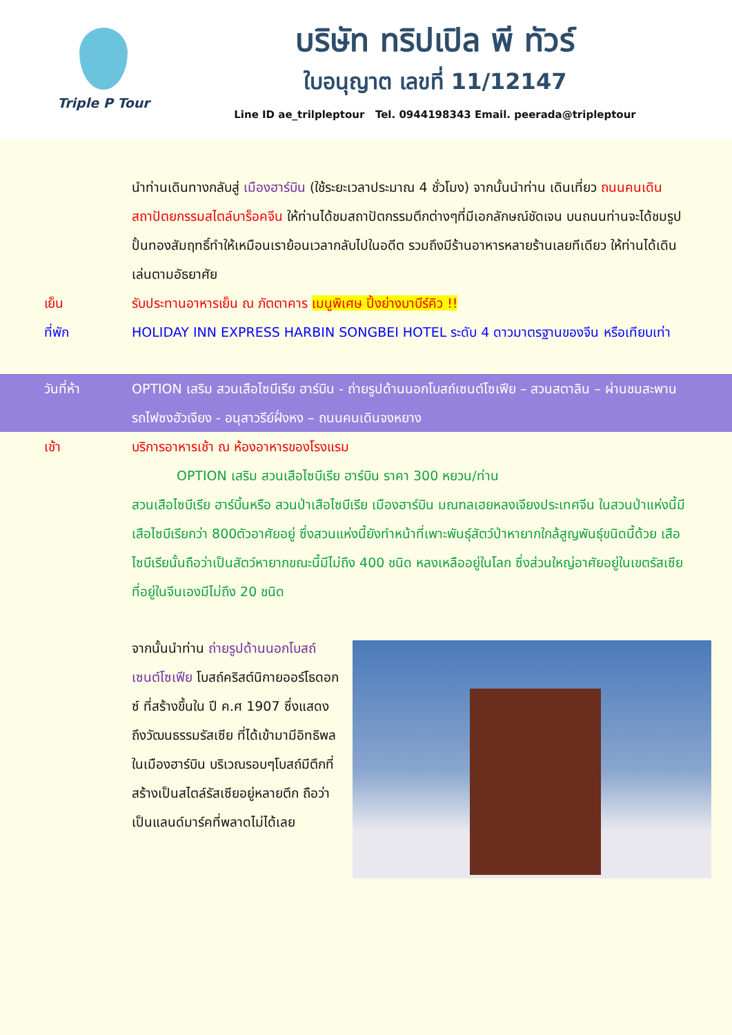Triple P Tour
บริษัท ทริปเปิล พี ทัวร์
ใบอนุญาต เลขที่ 11/12147
Line ID ae_trilpleptour Tel. 0944198343 Email. peerada@tripleptour
นำท่านเดินทางกลับสู่ เมืองฮาร์บิน (ใช้ระยะเวลาประมาณ 4 ชั่วโมง) จากนั้นนำท่าน เดินเที่ยว ถนนคนเดินสถาปัตยกรรมสไตล์บาร็อคจีน ให้ท่านได้ชมสถาปัตกรรมตึกต่างๆที่มีเอกลักษณ์ชัดเจน บนถนนท่านจะได้ชมรูปปั้นทองสัมฤทธิ์ทำให้เหมือนเราย้อนเวลากลับไปในอดีต รวมถึงมีร้านอาหารหลายร้านเลยทีเดียว ให้ท่านได้เดินเล่นตามอัธยาศัย
เย็น รับประทานอาหารเย็น ณ ภัตตาคาร เมนูพิเศษ ปิ้งย่างบาบีร์คิว !!
ที่พัก HOLIDAY INN EXPRESS HARBIN SONGBEI HOTEL ระดับ 4 ดาวมาตรฐานของจีน หรือเทียบเท่า
วันที่ห้า OPTION เสริม สวนเสือไซบีเรีย ฮาร์บิน - ถ่ายรูปด้านนอกโบสถ์เซนต์โซเฟีย – สวนสตาลิน – ผ่านชมสะพานรถไฟซงฮัวเจียง - อนุสาวรีย์ฝั่งหง – ถนนคนเดินจงหยาง
เช้า บริการอาหารเช้า ณ ห้องอาหารของโรงแรม
OPTION เสริม สวนเสือไซบีเรีย ฮาร์บิน ราคา 300 หยวน/ท่าน
สวนเสือไซบีเรีย ฮาร์บิ้นหรือ สวนป่าเสือไซบีเรีย เมืองฮาร์บิน มณฑลเฮยหลงเจียงประเทศจีน ในสวนป่าแห่งนี้มีเสือไซบีเรียกว่า 800ตัวอาศัยอยู่ ซึ่งสวนแห่งนี้ยังทำหน้าที่เพาะพันธุ์สัตว์ป่าหายากใกล้สูญพันธุ์ขนิดนี้ด้วย เสือไซบีเรียนั้นถือว่าเป็นสัตว์หายากขณะนี้มีไม่ถึง 400 ชนิด หลงเหลืออยู่ในโลก ซึ่งส่วนใหญ่อาศัยอยู่ในเขตรัสเซีย ที่อยู่ในจีนเองมีไม่ถึง 20 ชนิด
จากนั้นนำท่าน ถ่ายรูปด้านนอกโบสถ์เซนต์โซเฟีย โบสถ์คริสต์นิกายออร์โธดอกซ์ ที่สร้างขึ้นใน ปี ค.ศ 1907 ซึ่งแสดงถึงวัฒนธรรมรัสเซีย ที่ได้เข้ามามีอิทธิพลในเมืองฮาร์บิน บริเวณรอบๆโบสถ์มีตึกที่สร้างเป็นสไตล์รัสเซียอยู่หลายตึก ถือว่าเป็นแลนด์มาร์คที่พลาดไม่ได้เลย